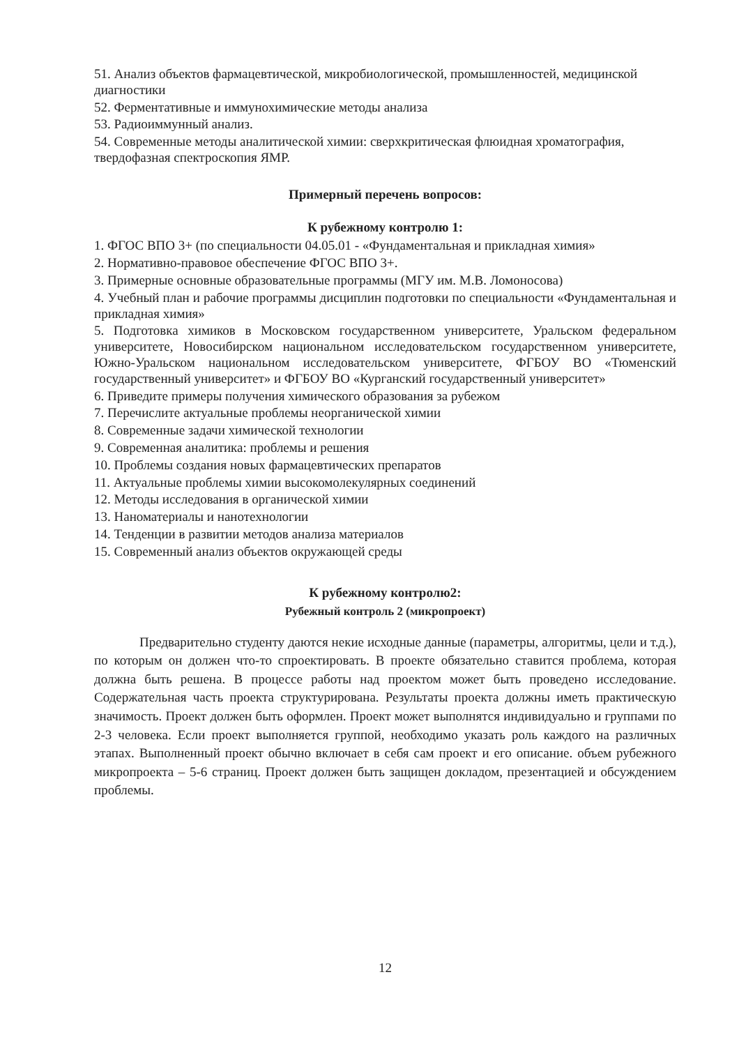51. Анализ объектов фармацевтической, микробиологической, промышленностей, медицинской диагностики
52. Ферментативные и иммунохимические методы анализа
53. Радиоиммунный анализ.
54. Современные методы аналитической химии: сверхкритическая флюидная хроматография, твердофазная спектроскопия ЯМР.
Примерный перечень вопросов:
К рубежному контролю 1:
1. ФГОС ВПО 3+ (по специальности 04.05.01 - «Фундаментальная и прикладная химия»
2. Нормативно-правовое обеспечение ФГОС ВПО 3+.
3. Примерные основные образовательные программы (МГУ им. М.В. Ломоносова)
4. Учебный план и рабочие программы дисциплин подготовки по специальности «Фундаментальная и прикладная химия»
5. Подготовка химиков в Московском государственном университете, Уральском федеральном университете, Новосибирском национальном исследовательском государственном университете, Южно-Уральском национальном исследовательском университете, ФГБОУ ВО «Тюменский государственный университет» и ФГБОУ ВО «Курганский государственный университет»
6. Приведите примеры получения химического образования за рубежом
7. Перечислите актуальные проблемы неорганической химии
8. Современные задачи химической технологии
9. Современная аналитика: проблемы и решения
10. Проблемы создания новых фармацевтических препаратов
11. Актуальные проблемы химии высокомолекулярных соединений
12. Методы исследования в органической химии
13. Наноматериалы и нанотехнологии
14. Тенденции в развитии методов анализа материалов
15. Современный анализ объектов окружающей среды
К рубежному контролю2:
Рубежный контроль 2 (микропроект)
Предварительно студенту даются некие исходные данные (параметры, алгоритмы, цели и т.д.), по которым он должен что-то спроектировать. В проекте обязательно ставится проблема, которая должна быть решена. В процессе работы над проектом может быть проведено исследование. Содержательная часть проекта структурирована. Результаты проекта должны иметь практическую значимость. Проект должен быть оформлен. Проект может выполнятся индивидуально и группами по 2-3 человека. Если проект выполняется группой, необходимо указать роль каждого на различных этапах. Выполненный проект обычно включает в себя сам проект и его описание. объем рубежного микропроекта – 5-6 страниц. Проект должен быть защищен докладом, презентацией и обсуждением проблемы.
12